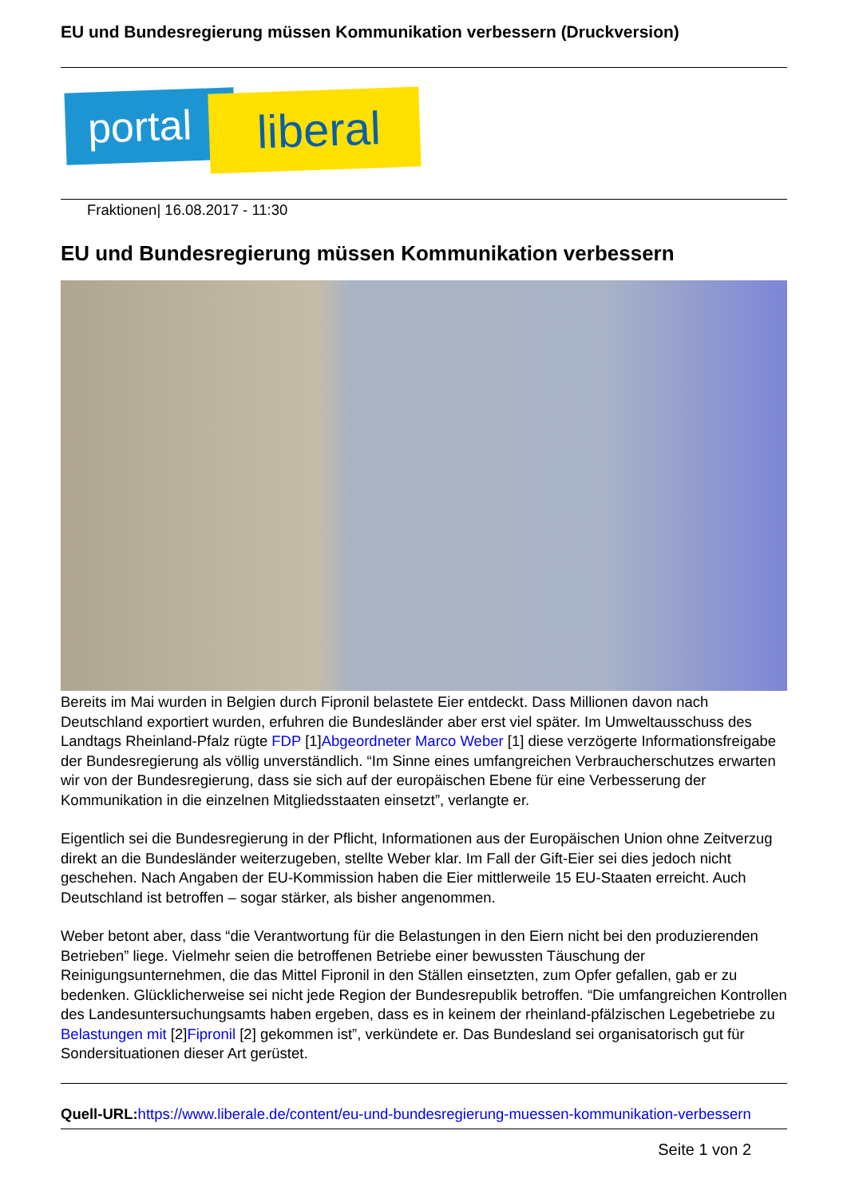EU und Bundesregierung müssen Kommunikation verbessern (Druckversion)
portal liberal
Fraktionen| 16.08.2017 - 11:30
EU und Bundesregierung müssen Kommunikation verbessern
Bereits im Mai wurden in Belgien durch Fipronil belastete Eier entdeckt. Dass Millionen davon nach Deutschland exportiert wurden, erfuhren die Bundesländer aber erst viel später. Im Umweltausschuss des Landtags Rheinland-Pfalz rügte FDP [1]Abgeordneter Marco Weber [1] diese verzögerte Informationsfreigabe der Bundesregierung als völlig unverständlich. “Im Sinne eines umfangreichen Verbraucherschutzes erwarten wir von der Bundesregierung, dass sie sich auf der europäischen Ebene für eine Verbesserung der Kommunikation in die einzelnen Mitgliedsstaaten einsetzt”, verlangte er.
Eigentlich sei die Bundesregierung in der Pflicht, Informationen aus der Europäischen Union ohne Zeitverzug direkt an die Bundesländer weiterzugeben, stellte Weber klar. Im Fall der Gift-Eier sei dies jedoch nicht geschehen. Nach Angaben der EU-Kommission haben die Eier mittlerweile 15 EU-Staaten erreicht. Auch Deutschland ist betroffen – sogar stärker, als bisher angenommen.
Weber betont aber, dass “die Verantwortung für die Belastungen in den Eiern nicht bei den produzierenden Betrieben” liege. Vielmehr seien die betroffenen Betriebe einer bewussten Täuschung der Reinigungsunternehmen, die das Mittel Fipronil in den Ställen einsetzten, zum Opfer gefallen, gab er zu bedenken. Glücklicherweise sei nicht jede Region der Bundesrepublik betroffen. “Die umfangreichen Kontrollen des Landesuntersuchungsamts haben ergeben, dass es in keinem der rheinland-pfälzischen Legebetriebe zu Belastungen mit [2]Fipronil [2] gekommen ist”, verkündete er. Das Bundesland sei organisatorisch gut für Sondersituationen dieser Art gerüstet.
Quell-URL: https://www.liberale.de/content/eu-und-bundesregierung-muessen-kommunikation-verbessern
Seite 1 von 2